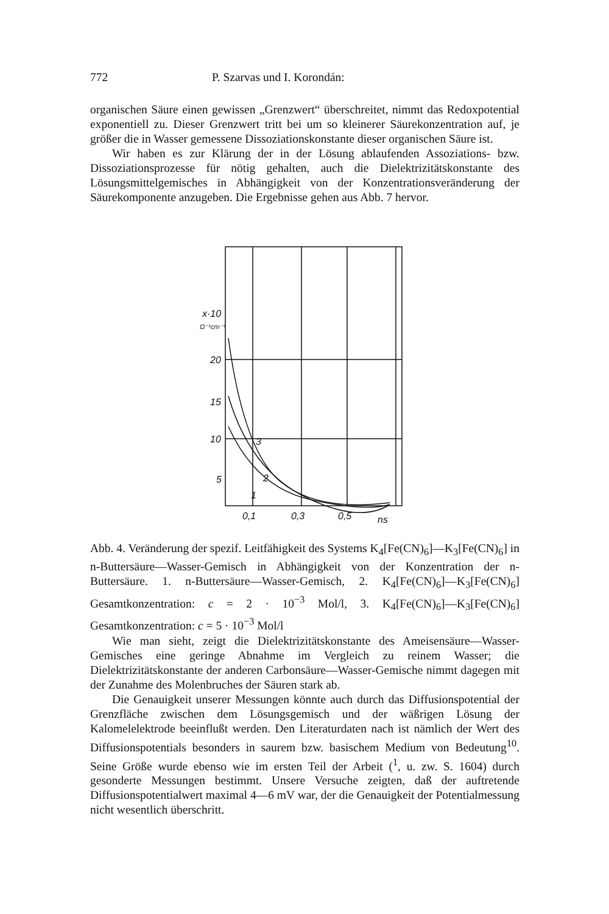772 P. Szarvas und I. Korondán:
organischen Säure einen gewissen „Grenzwert“ überschreitet, nimmt das Redoxpotential exponentiell zu. Dieser Grenzwert tritt bei um so kleinerer Säurekonzentration auf, je größer die in Wasser gemessene Dissoziationskonstante dieser organischen Säure ist.
Wir haben es zur Klärung der in der Lösung ablaufenden Assoziations- bzw. Dissoziationsprozesse für nötig gehalten, auch die Dielektrizitätskonstante des Lösungsmittelgemisches in Abhängigkeit von der Konzentrationsveränderung der Säurekomponente anzugeben. Die Ergebnisse gehen aus Abb. 7 hervor.
x·10
Ω⁻¹cm⁻¹
20
15
10
5
0,1
0,3
0,5
ns
3
2
1
Abb. 4. Veränderung der spezif. Leitfähigkeit des Systems K<sub>4</sub>[Fe(CN)<sub>6</sub>]—K<sub>3</sub>[Fe(CN)<sub>6</sub>] in n-Buttersäure—Wasser-Gemisch in Abhängigkeit von der Konzentration der n-Buttersäure. 1. n-Buttersäure—Wasser-Gemisch, 2. K<sub>4</sub>[Fe(CN)<sub>6</sub>]—K<sub>3</sub>[Fe(CN)<sub>6</sub>] Gesamtkonzentration: c = 2 · 10<sup>−3</sup> Mol/l, 3. K<sub>4</sub>[Fe(CN)<sub>6</sub>]—K<sub>3</sub>[Fe(CN)<sub>6</sub>] Gesamtkonzentration: c = 5 · 10<sup>−3</sup> Mol/l
Wie man sieht, zeigt die Dielektrizitätskonstante des Ameisensäure—Wasser-Gemisches eine geringe Abnahme im Vergleich zu reinem Wasser; die Dielektrizitätskonstante der anderen Carbonsäure—Wasser-Gemische nimmt dagegen mit der Zunahme des Molenbruches der Säuren stark ab.
Die Genauigkeit unserer Messungen könnte auch durch das Diffusionspotential der Grenzfläche zwischen dem Lösungsgemisch und der wäßrigen Lösung der Kalomelelektrode beeinflußt werden. Den Literaturdaten nach ist nämlich der Wert des Diffusionspotentials besonders in saurem bzw. basischem Medium von Bedeutung<sup>10</sup>. Seine Größe wurde ebenso wie im ersten Teil der Arbeit (<sup>1</sup>, u. zw. S. 1604) durch gesonderte Messungen bestimmt. Unsere Versuche zeigten, daß der auftretende Diffusionspotentialwert maximal 4—6 mV war, der die Genauigkeit der Potentialmessung nicht wesentlich überschritt.